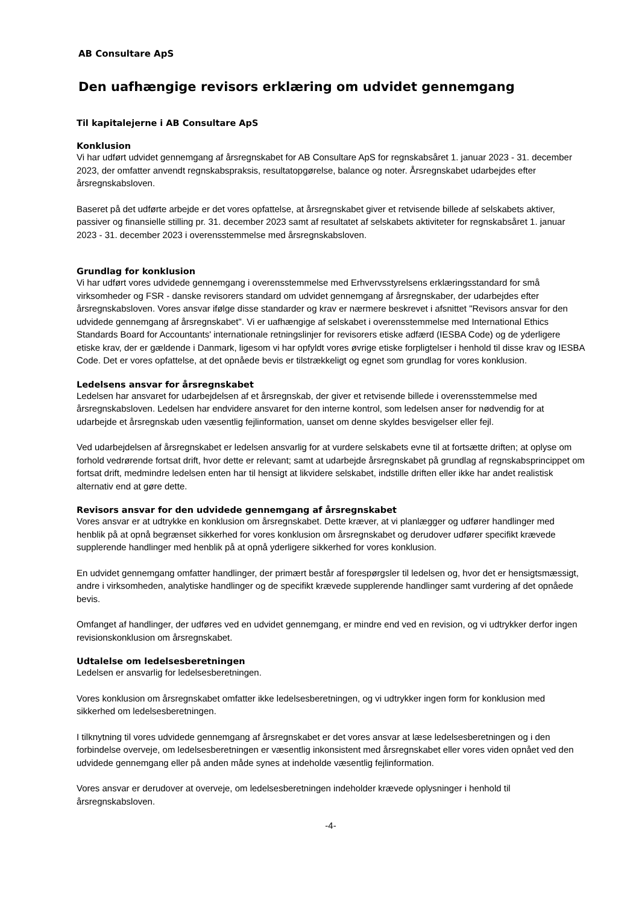AB Consultare ApS
Den uafhængige revisors erklæring om udvidet gennemgang
Til kapitalejerne i AB Consultare ApS
Konklusion
Vi har udført udvidet gennemgang af årsregnskabet for AB Consultare ApS for regnskabsåret 1. januar 2023 - 31. december 2023, der omfatter anvendt regnskabspraksis, resultatopgørelse, balance og noter. Årsregnskabet udarbejdes efter årsregnskabsloven.
Baseret på det udførte arbejde er det vores opfattelse, at årsregnskabet giver et retvisende billede af selskabets aktiver, passiver og finansielle stilling pr. 31. december 2023 samt af resultatet af selskabets aktiviteter for regnskabsåret 1. januar 2023 - 31. december 2023 i overensstemmelse med årsregnskabsloven.
Grundlag for konklusion
Vi har udført vores udvidede gennemgang i overensstemmelse med Erhvervsstyrelsens erklæringsstandard for små virksomheder og FSR - danske revisorers standard om udvidet gennemgang af årsregnskaber, der udarbejdes efter årsregnskabsloven. Vores ansvar ifølge disse standarder og krav er nærmere beskrevet i afsnittet "Revisors ansvar for den udvidede gennemgang af årsregnskabet". Vi er uafhængige af selskabet i overensstemmelse med International Ethics Standards Board for Accountants' internationale retningslinjer for revisorers etiske adfærd (IESBA Code) og de yderligere etiske krav, der er gældende i Danmark, ligesom vi har opfyldt vores øvrige etiske forpligtelser i henhold til disse krav og IESBA Code. Det er vores opfattelse, at det opnåede bevis er tilstrækkeligt og egnet som grundlag for vores konklusion.
Ledelsens ansvar for årsregnskabet
Ledelsen har ansvaret for udarbejdelsen af et årsregnskab, der giver et retvisende billede i overensstemmelse med årsregnskabsloven. Ledelsen har endvidere ansvaret for den interne kontrol, som ledelsen anser for nødvendig for at udarbejde et årsregnskab uden væsentlig fejlinformation, uanset om denne skyldes besvigelser eller fejl.
Ved udarbejdelsen af årsregnskabet er ledelsen ansvarlig for at vurdere selskabets evne til at fortsætte driften; at oplyse om forhold vedrørende fortsat drift, hvor dette er relevant; samt at udarbejde årsregnskabet på grundlag af regnskabsprincippet om fortsat drift, medmindre ledelsen enten har til hensigt at likvidere selskabet, indstille driften eller ikke har andet realistisk alternativ end at gøre dette.
Revisors ansvar for den udvidede gennemgang af årsregnskabet
Vores ansvar er at udtrykke en konklusion om årsregnskabet. Dette kræver, at vi planlægger og udfører handlinger med henblik på at opnå begrænset sikkerhed for vores konklusion om årsregnskabet og derudover udfører specifikt krævede supplerende handlinger med henblik på at opnå yderligere sikkerhed for vores konklusion.
En udvidet gennemgang omfatter handlinger, der primært består af forespørgsler til ledelsen og, hvor det er hensigtsmæssigt, andre i virksomheden, analytiske handlinger og de specifikt krævede supplerende handlinger samt vurdering af det opnåede bevis.
Omfanget af handlinger, der udføres ved en udvidet gennemgang, er mindre end ved en revision, og vi udtrykker derfor ingen revisionskonklusion om årsregnskabet.
Udtalelse om ledelsesberetningen
Ledelsen er ansvarlig for ledelsesberetningen.
Vores konklusion om årsregnskabet omfatter ikke ledelsesberetningen, og vi udtrykker ingen form for konklusion med sikkerhed om ledelsesberetningen.
I tilknytning til vores udvidede gennemgang af årsregnskabet er det vores ansvar at læse ledelsesberetningen og i den forbindelse overveje, om ledelsesberetningen er væsentlig inkonsistent med årsregnskabet eller vores viden opnået ved den udvidede gennemgang eller på anden måde synes at indeholde væsentlig fejlinformation.
Vores ansvar er derudover at overveje, om ledelsesberetningen indeholder krævede oplysninger i henhold til årsregnskabsloven.
-4-